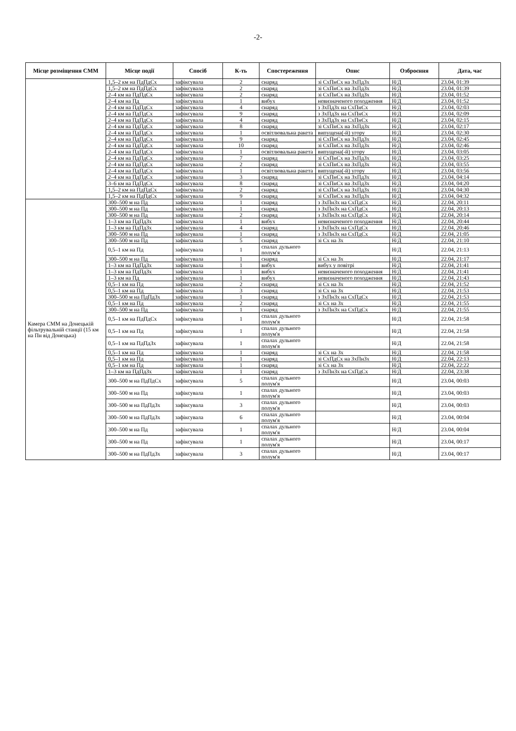-2-
| Місце розміщення СММ | Місце події | Спосіб | К-ть | Спостереження | Опис | Озброєння | Дата, час |
| --- | --- | --- | --- | --- | --- | --- | --- |
| | 1,5–2 км на ПдПдСх | зафіксувала | 2 | снаряд | зі СхПнСх на ЗхПдЗх | Н/Д | 23.04, 01:39 |
| | 1,5–2 км на ПдПдСх | зафіксувала | 2 | снаряд | зі СхПнСх на ЗхПдЗх | Н/Д | 23.04, 01:39 |
| | 2–4 км на ПдПдСх | зафіксувала | 2 | снаряд | зі СхПнСх на ЗхПдЗх | Н/Д | 23.04, 01:52 |
| | 2–4 км на Пд | зафіксувала | 1 | вибух | невизначеного походження | Н/Д | 23.04, 01:52 |
| | 2–4 км на ПдПдСх | зафіксувала | 4 | снаряд | з ЗхПдЗх на СхПнСх | Н/Д | 23.04, 02:03 |
| | 2–4 км на ПдПдСх | зафіксувала | 9 | снаряд | з ЗхПдЗх на СхПнСх | Н/Д | 23.04, 02:09 |
| | 2–4 км на ПдПдСх | зафіксувала | 4 | снаряд | з ЗхПдЗх на СхПнСх | Н/Д | 23.04, 02:15 |
| | 2–4 км на ПдПдСх | зафіксувала | 8 | снаряд | зі СхПнСх на ЗхПдЗх | Н/Д | 23.04, 02:17 |
| | 2–4 км на ПдПдСх | зафіксувала | 1 | освітлювальна ракета | випущена(-й) угору | Н/Д | 23.04, 02:30 |
| | 2–4 км на ПдПдСх | зафіксувала | 9 | снаряд | зі СхПнСх на ЗхПдЗх | Н/Д | 23.04, 02:45 |
| | 2–4 км на ПдПдСх | зафіксувала | 10 | снаряд | зі СхПнСх на ЗхПдЗх | Н/Д | 23.04, 02:46 |
| | 2–4 км на ПдПдСх | зафіксувала | 1 | освітлювальна ракета | випущена(-й) угору | Н/Д | 23.04, 03:05 |
| | 2–4 км на ПдПдСх | зафіксувала | 7 | снаряд | зі СхПнСх на ЗхПдЗх | Н/Д | 23.04, 03:25 |
| | 2–4 км на ПдПдСх | зафіксувала | 2 | снаряд | зі СхПнСх на ЗхПдЗх | Н/Д | 23.04, 03:55 |
| | 2–4 км на ПдПдСх | зафіксувала | 1 | освітлювальна ракета | випущена(-й) угору | Н/Д | 23.04, 03:56 |
| | 2–4 км на ПдПдСх | зафіксувала | 3 | снаряд | зі СхПнСх на ЗхПдЗх | Н/Д | 23.04, 04:14 |
| | 3–6 км на ПдПдСх | зафіксувала | 8 | снаряд | зі СхПнСх на ЗхПдЗх | Н/Д | 23.04, 04:20 |
| | 1,5–2 км на ПдПдСх | зафіксувала | 2 | снаряд | зі СхПнСх на ЗхПдЗх | Н/Д | 23.04, 04:30 |
| | 1,5–2 км на ПдПдСх | зафіксувала | 9 | снаряд | зі СхПнСх на ЗхПдЗх | Н/Д | 23.04, 04:32 |
| Камера СММ на Донецькій фільтрувальній станції (15 км на Пн від Донецька) | 300–500 м на Пд | зафіксувала | 1 | снаряд | з ЗхПнЗх на СхПдСх | Н/Д | 22.04, 20:11 |
| | 300–500 м на Пд | зафіксувала | 1 | снаряд | з ЗхПнЗх на СхПдСх | Н/Д | 22.04, 20:13 |
| | 300–500 м на Пд | зафіксувала | 2 | снаряд | з ЗхПнЗх на СхПдСх | Н/Д | 22.04, 20:14 |
| | 1–3 км на ПдПдЗх | зафіксувала | 1 | вибух | невизначеного походження | Н/Д | 22.04, 20:44 |
| | 1–3 км на ПдПдЗх | зафіксувала | 4 | снаряд | з ЗхПнЗх на СхПдСх | Н/Д | 22.04, 20:46 |
| | 300–500 м на Пд | зафіксувала | 1 | снаряд | з ЗхПнЗх на СхПдСх | Н/Д | 22.04, 21:05 |
| | 300–500 м на Пд | зафіксувала | 5 | снаряд | зі Сх на Зх | Н/Д | 22.04, 21:10 |
| | 0,5–1 км на Пд | зафіксувала | 1 | спалах дульного полум'я | | Н/Д | 22.04, 21:13 |
| | 300–500 м на Пд | зафіксувала | 1 | снаряд | зі Сх на Зх | Н/Д | 22.04, 21:17 |
| | 1–3 км на ПдПдЗх | зафіксувала | 1 | вибух | вибух у повітрі | Н/Д | 22.04, 21:41 |
| | 1–3 км на ПдПдЗх | зафіксувала | 1 | вибух | невизначеного походження | Н/Д | 22.04, 21:41 |
| | 1–3 км на Пд | зафіксувала | 1 | вибух | невизначеного походження | Н/Д | 22.04, 21:43 |
| | 0,5–1 км на Пд | зафіксувала | 2 | снаряд | зі Сх на Зх | Н/Д | 22.04, 21:52 |
| | 0,5–1 км на Пд | зафіксувала | 3 | снаряд | зі Сх на Зх | Н/Д | 22.04, 21:53 |
| | 300–500 м на ПдПдЗх | зафіксувала | 1 | снаряд | з ЗхПнЗх на СхПдСх | Н/Д | 22.04, 21:53 |
| | 0,5–1 км на Пд | зафіксувала | 2 | снаряд | зі Сх на Зх | Н/Д | 22.04, 21:55 |
| | 300–500 м на Пд | зафіксувала | 1 | снаряд | з ЗхПнЗх на СхПдСх | Н/Д | 22.04, 21:55 |
| | 0,5–1 км на ПдПдСх | зафіксувала | 1 | спалах дульного полум'я | | Н/Д | 22.04, 21:58 |
| | 0,5–1 км на Пд | зафіксувала | 1 | спалах дульного полум'я | | Н/Д | 22.04, 21:58 |
| | 0,5–1 км на ПдПдЗх | зафіксувала | 1 | спалах дульного полум'я | | Н/Д | 22.04, 21:58 |
| | 0,5–1 км на Пд | зафіксувала | 1 | снаряд | зі Сх на Зх | Н/Д | 22.04, 21:58 |
| | 0,5–1 км на Пд | зафіксувала | 1 | снаряд | зі СхПдСх на ЗхПнЗх | Н/Д | 22.04, 22:13 |
| | 0,5–1 км на Пд | зафіксувала | 1 | снаряд | зі Сх на Зх | Н/Д | 22.04, 22:22 |
| | 1–3 км на ПдПдЗх | зафіксувала | 1 | снаряд | з ЗхПнЗх на СхПдСх | Н/Д | 22.04, 23:38 |
| | 300–500 м на ПдПдСх | зафіксувала | 5 | спалах дульного полум'я | | Н/Д | 23.04, 00:03 |
| | 300–500 м на Пд | зафіксувала | 1 | спалах дульного полум'я | | Н/Д | 23.04, 00:03 |
| | 300–500 м на ПдПдЗх | зафіксувала | 3 | спалах дульного полум'я | | Н/Д | 23.04, 00:03 |
| | 300–500 м на ПдПдЗх | зафіксувала | 6 | спалах дульного полум'я | | Н/Д | 23.04, 00:04 |
| | 300–500 м на Пд | зафіксувала | 1 | спалах дульного полум'я | | Н/Д | 23.04, 00:04 |
| | 300–500 м на Пд | зафіксувала | 1 | спалах дульного полум'я | | Н/Д | 23.04, 00:17 |
| | 300–500 м на ПдПдЗх | зафіксувала | 3 | спалах дульного полум'я | | Н/Д | 23.04, 00:17 |